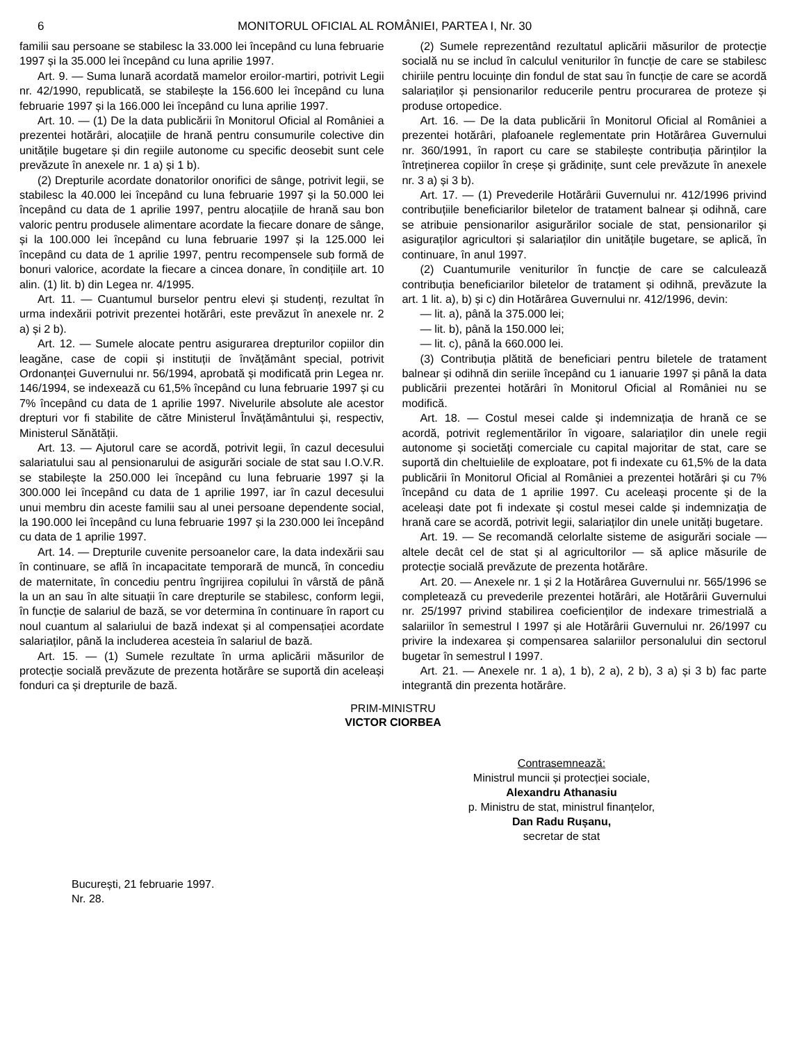6 MONITORUL OFICIAL AL ROMÂNIEI, PARTEA I, Nr. 30
familii sau persoane se stabilesc la 33.000 lei începând cu luna februarie 1997 și la 35.000 lei începând cu luna aprilie 1997.
Art. 9. — Suma lunară acordată mamelor eroilor-martiri, potrivit Legii nr. 42/1990, republicată, se stabilește la 156.600 lei începând cu luna februarie 1997 și la 166.000 lei începând cu luna aprilie 1997.
Art. 10. — (1) De la data publicării în Monitorul Oficial al României a prezentei hotărâri, alocațiile de hrană pentru consumurile colective din unitățile bugetare și din regiile autonome cu specific deosebit sunt cele prevăzute în anexele nr. 1 a) și 1 b).
(2) Drepturile acordate donatorilor onorifici de sânge, potrivit legii, se stabilesc la 40.000 lei începând cu luna februarie 1997 și la 50.000 lei începând cu data de 1 aprilie 1997, pentru alocațiile de hrană sau bon valoric pentru produsele alimentare acordate la fiecare donare de sânge, și la 100.000 lei începând cu luna februarie 1997 și la 125.000 lei începând cu data de 1 aprilie 1997, pentru recompensele sub formă de bonuri valorice, acordate la fiecare a cincea donare, în condițiile art. 10 alin. (1) lit. b) din Legea nr. 4/1995.
Art. 11. — Cuantumul burselor pentru elevi și studenți, rezultat în urma indexării potrivit prezentei hotărâri, este prevăzut în anexele nr. 2 a) și 2 b).
Art. 12. — Sumele alocate pentru asigurarea drepturilor copiilor din leagăne, case de copii și instituții de învățământ special, potrivit Ordonanței Guvernului nr. 56/1994, aprobată și modificată prin Legea nr. 146/1994, se indexează cu 61,5% începând cu luna februarie 1997 și cu 7% începând cu data de 1 aprilie 1997. Nivelurile absolute ale acestor drepturi vor fi stabilite de către Ministerul Învățământului și, respectiv, Ministerul Sănătății.
Art. 13. — Ajutorul care se acordă, potrivit legii, în cazul decesului salariatului sau al pensionarului de asigurări sociale de stat sau I.O.V.R. se stabilește la 250.000 lei începând cu luna februarie 1997 și la 300.000 lei începând cu data de 1 aprilie 1997, iar în cazul decesului unui membru din aceste familii sau al unei persoane dependente social, la 190.000 lei începând cu luna februarie 1997 și la 230.000 lei începând cu data de 1 aprilie 1997.
Art. 14. — Drepturile cuvenite persoanelor care, la data indexării sau în continuare, se află în incapacitate temporară de muncă, în concediu de maternitate, în concediu pentru îngrijirea copilului în vârstă de până la un an sau în alte situații în care drepturile se stabilesc, conform legii, în funcție de salariul de bază, se vor determina în continuare în raport cu noul cuantum al salariului de bază indexat și al compensației acordate salariaților, până la includerea acesteia în salariul de bază.
Art. 15. — (1) Sumele rezultate în urma aplicării măsurilor de protecție socială prevăzute de prezenta hotărâre se suportă din aceleași fonduri ca și drepturile de bază.
(2) Sumele reprezentând rezultatul aplicării măsurilor de protecție socială nu se includ în calculul veniturilor în funcție de care se stabilesc chiriile pentru locuințe din fondul de stat sau în funcție de care se acordă salariaților și pensionarilor reducerile pentru procurarea de proteze și produse ortopedice.
Art. 16. — De la data publicării în Monitorul Oficial al României a prezentei hotărâri, plafoanele reglementate prin Hotărârea Guvernului nr. 360/1991, în raport cu care se stabilește contribuția părinților la întreținerea copiilor în creșe și grădinițe, sunt cele prevăzute în anexele nr. 3 a) și 3 b).
Art. 17. — (1) Prevederile Hotărârii Guvernului nr. 412/1996 privind contribuțiile beneficiarilor biletelor de tratament balnear și odihnă, care se atribuie pensionarilor asigurărilor sociale de stat, pensionarilor și asiguraților agricultori și salariaților din unitățile bugetare, se aplică, în continuare, în anul 1997.
(2) Cuantumurile veniturilor în funcție de care se calculează contribuția beneficiarilor biletelor de tratament și odihnă, prevăzute la art. 1 lit. a), b) și c) din Hotărârea Guvernului nr. 412/1996, devin:
— lit. a), până la 375.000 lei;
— lit. b), până la 150.000 lei;
— lit. c), până la 660.000 lei.
(3) Contribuția plătită de beneficiari pentru biletele de tratament balnear și odihnă din seriile începând cu 1 ianuarie 1997 și până la data publicării prezentei hotărâri în Monitorul Oficial al României nu se modifică.
Art. 18. — Costul mesei calde și indemnizația de hrană ce se acordă, potrivit reglementărilor în vigoare, salariaților din unele regii autonome și societăți comerciale cu capital majoritar de stat, care se suportă din cheltuielile de exploatare, pot fi indexate cu 61,5% de la data publicării în Monitorul Oficial al României a prezentei hotărâri și cu 7% începând cu data de 1 aprilie 1997. Cu aceleași procente și de la aceleași date pot fi indexate și costul mesei calde și indemnizația de hrană care se acordă, potrivit legii, salariaților din unele unități bugetare.
Art. 19. — Se recomandă celorlalte sisteme de asigurări sociale — altele decât cel de stat și al agricultorilor — să aplice măsurile de protecție socială prevăzute de prezenta hotărâre.
Art. 20. — Anexele nr. 1 și 2 la Hotărârea Guvernului nr. 565/1996 se completează cu prevederile prezentei hotărâri, ale Hotărârii Guvernului nr. 25/1997 privind stabilirea coeficienților de indexare trimestrială a salariilor în semestrul I 1997 și ale Hotărârii Guvernului nr. 26/1997 cu privire la indexarea și compensarea salariilor personalului din sectorul bugetar în semestrul I 1997.
Art. 21. — Anexele nr. 1 a), 1 b), 2 a), 2 b), 3 a) și 3 b) fac parte integrantă din prezenta hotărâre.
PRIM-MINISTRU
VICTOR CIORBEA
Contrasemnează:
Ministrul muncii și protecției sociale,
Alexandru Athanasiu
p. Ministru de stat, ministrul finanțelor,
Dan Radu Rușanu,
secretar de stat
București, 21 februarie 1997.
Nr. 28.